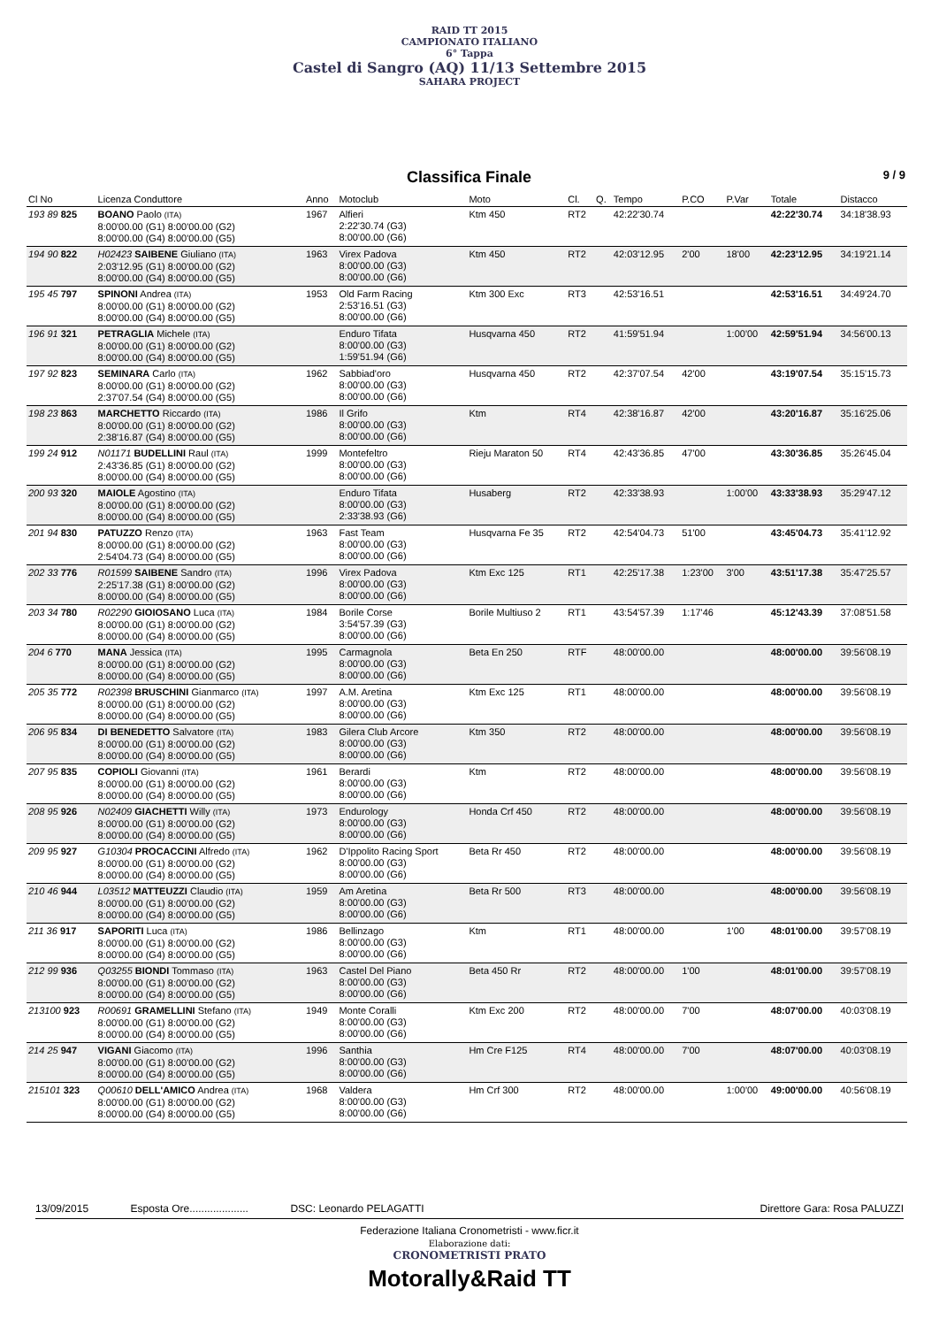RAID TT 2015
CAMPIONATO ITALIANO
6° Tappa
Castel di Sangro (AQ) 11/13 Settembre 2015
SAHARA PROJECT
Classifica Finale 9 / 9
| Cl No | Licenza Conduttore | Anno | Motoclub | Moto | Cl. | Q. | Tempo | P.CO | P.Var | Totale | Distacco |
| --- | --- | --- | --- | --- | --- | --- | --- | --- | --- | --- | --- |
| 193 89 825 | BOANO Paolo (ITA) 8:00'00.00 (G1) 8:00'00.00 (G2) 8:00'00.00 (G4) 8:00'00.00 (G5) | 1967 | Alfieri 2:22'30.74 (G3) 8:00'00.00 (G6) | Ktm 450 | RT2 | | 42:22'30.74 | | | 42:22'30.74 | 34:18'38.93 |
| 194 90 822 | H02423 SAIBENE Giuliano (ITA) 2:03'12.95 (G1) 8:00'00.00 (G2) 8:00'00.00 (G4) 8:00'00.00 (G5) | 1963 | Virex Padova 8:00'00.00 (G3) 8:00'00.00 (G6) | Ktm 450 | RT2 | | 42:03'12.95 | 2'00 | 18'00 | 42:23'12.95 | 34:19'21.14 |
| 195 45 797 | SPINONI Andrea (ITA) 8:00'00.00 (G1) 8:00'00.00 (G2) 8:00'00.00 (G4) 8:00'00.00 (G5) | 1953 | Old Farm Racing 2:53'16.51 (G3) 8:00'00.00 (G6) | Ktm 300 Exc | RT3 | | 42:53'16.51 | | | 42:53'16.51 | 34:49'24.70 |
| 196 91 321 | PETRAGLIA Michele (ITA) 8:00'00.00 (G1) 8:00'00.00 (G2) 8:00'00.00 (G4) 8:00'00.00 (G5) | | Enduro Tifata 8:00'00.00 (G3) 1:59'51.94 (G6) | Husqvarna 450 | RT2 | | 41:59'51.94 | | 1:00'00 | 42:59'51.94 | 34:56'00.13 |
| 197 92 823 | SEMINARA Carlo (ITA) 8:00'00.00 (G1) 8:00'00.00 (G2) 2:37'07.54 (G4) 8:00'00.00 (G5) | 1962 | Sabbiad'oro 8:00'00.00 (G3) 8:00'00.00 (G6) | Husqvarna 450 | RT2 | | 42:37'07.54 | 42'00 | | 43:19'07.54 | 35:15'15.73 |
| 198 23 863 | MARCHETTO Riccardo (ITA) 8:00'00.00 (G1) 8:00'00.00 (G2) 2:38'16.87 (G4) 8:00'00.00 (G5) | 1986 | Il Grifo 8:00'00.00 (G3) 8:00'00.00 (G6) | Ktm | RT4 | | 42:38'16.87 | 42'00 | | 43:20'16.87 | 35:16'25.06 |
| 199 24 912 | N01171 BUDELLINI Raul (ITA) 2:43'36.85 (G1) 8:00'00.00 (G2) 8:00'00.00 (G4) 8:00'00.00 (G5) | 1999 | Montefeltro 8:00'00.00 (G3) 8:00'00.00 (G6) | Rieju Maraton 50 | RT4 | | 42:43'36.85 | 47'00 | | 43:30'36.85 | 35:26'45.04 |
| 200 93 320 | MAIOLE Agostino (ITA) 8:00'00.00 (G1) 8:00'00.00 (G2) 8:00'00.00 (G4) 8:00'00.00 (G5) | | Enduro Tifata 8:00'00.00 (G3) 2:33'38.93 (G6) | Husaberg | RT2 | | 42:33'38.93 | | 1:00'00 | 43:33'38.93 | 35:29'47.12 |
| 201 94 830 | PATUZZO Renzo (ITA) 8:00'00.00 (G1) 8:00'00.00 (G2) 2:54'04.73 (G4) 8:00'00.00 (G5) | 1963 | Fast Team 8:00'00.00 (G3) 8:00'00.00 (G6) | Husqvarna Fe 35 | RT2 | | 42:54'04.73 | 51'00 | | 43:45'04.73 | 35:41'12.92 |
| 202 33 776 | R01599 SAIBENE Sandro (ITA) 2:25'17.38 (G1) 8:00'00.00 (G2) 8:00'00.00 (G4) 8:00'00.00 (G5) | 1996 | Virex Padova 8:00'00.00 (G3) 8:00'00.00 (G6) | Ktm Exc 125 | RT1 | | 42:25'17.38 | 1:23'00 | 3'00 | 43:51'17.38 | 35:47'25.57 |
| 203 34 780 | R02290 GIOIOSANO Luca (ITA) 8:00'00.00 (G1) 8:00'00.00 (G2) 8:00'00.00 (G4) 8:00'00.00 (G5) | 1984 | Borile Corse 3:54'57.39 (G3) 8:00'00.00 (G6) | Borile Multiuso 2 | RT1 | | 43:54'57.39 | 1:17'46 | | 45:12'43.39 | 37:08'51.58 |
| 204 6 770 | MANA Jessica (ITA) 8:00'00.00 (G1) 8:00'00.00 (G2) 8:00'00.00 (G4) 8:00'00.00 (G5) | 1995 | Carmagnola 8:00'00.00 (G3) 8:00'00.00 (G6) | Beta En 250 | RTF | | 48:00'00.00 | | | 48:00'00.00 | 39:56'08.19 |
| 205 35 772 | R02398 BRUSCHINI Gianmarco (ITA) 8:00'00.00 (G1) 8:00'00.00 (G2) 8:00'00.00 (G4) 8:00'00.00 (G5) | 1997 | A.M. Aretina 8:00'00.00 (G3) 8:00'00.00 (G6) | Ktm Exc 125 | RT1 | | 48:00'00.00 | | | 48:00'00.00 | 39:56'08.19 |
| 206 95 834 | DI BENEDETTO Salvatore (ITA) 8:00'00.00 (G1) 8:00'00.00 (G2) 8:00'00.00 (G4) 8:00'00.00 (G5) | 1983 | Gilera Club Arcore 8:00'00.00 (G3) 8:00'00.00 (G6) | Ktm 350 | RT2 | | 48:00'00.00 | | | 48:00'00.00 | 39:56'08.19 |
| 207 95 835 | COPIOLI Giovanni (ITA) 8:00'00.00 (G1) 8:00'00.00 (G2) 8:00'00.00 (G4) 8:00'00.00 (G5) | 1961 | Berardi 8:00'00.00 (G3) 8:00'00.00 (G6) | Ktm | RT2 | | 48:00'00.00 | | | 48:00'00.00 | 39:56'08.19 |
| 208 95 926 | N02409 GIACHETTI Willy (ITA) 8:00'00.00 (G1) 8:00'00.00 (G2) 8:00'00.00 (G4) 8:00'00.00 (G5) | 1973 | Endurology 8:00'00.00 (G3) 8:00'00.00 (G6) | Honda Crf 450 | RT2 | | 48:00'00.00 | | | 48:00'00.00 | 39:56'08.19 |
| 209 95 927 | G10304 PROCACCINI Alfredo (ITA) 8:00'00.00 (G1) 8:00'00.00 (G2) 8:00'00.00 (G4) 8:00'00.00 (G5) | 1962 | D'Ippolito Racing Sport 8:00'00.00 (G3) 8:00'00.00 (G6) | Beta Rr 450 | RT2 | | 48:00'00.00 | | | 48:00'00.00 | 39:56'08.19 |
| 210 46 944 | L03512 MATTEUZZI Claudio (ITA) 8:00'00.00 (G1) 8:00'00.00 (G2) 8:00'00.00 (G4) 8:00'00.00 (G5) | 1959 | Am Aretina 8:00'00.00 (G3) 8:00'00.00 (G6) | Beta Rr 500 | RT3 | | 48:00'00.00 | | | 48:00'00.00 | 39:56'08.19 |
| 211 36 917 | SAPORITI Luca (ITA) 8:00'00.00 (G1) 8:00'00.00 (G2) 8:00'00.00 (G4) 8:00'00.00 (G5) | 1986 | Bellinzago 8:00'00.00 (G3) 8:00'00.00 (G6) | Ktm | RT1 | | 48:00'00.00 | | 1'00 | 48:01'00.00 | 39:57'08.19 |
| 212 99 936 | Q03255 BIONDI Tommaso (ITA) 8:00'00.00 (G1) 8:00'00.00 (G2) 8:00'00.00 (G4) 8:00'00.00 (G5) | 1963 | Castel Del Piano 8:00'00.00 (G3) 8:00'00.00 (G6) | Beta 450 Rr | RT2 | | 48:00'00.00 | 1'00 | | 48:01'00.00 | 39:57'08.19 |
| 213100 923 | R00691 GRAMELLINI Stefano (ITA) 8:00'00.00 (G1) 8:00'00.00 (G2) 8:00'00.00 (G4) 8:00'00.00 (G5) | 1949 | Monte Coralli 8:00'00.00 (G3) 8:00'00.00 (G6) | Ktm Exc 200 | RT2 | | 48:00'00.00 | 7'00 | | 48:07'00.00 | 40:03'08.19 |
| 214 25 947 | VIGANI Giacomo (ITA) 8:00'00.00 (G1) 8:00'00.00 (G2) 8:00'00.00 (G4) 8:00'00.00 (G5) | 1996 | Santhia 8:00'00.00 (G3) 8:00'00.00 (G6) | Hm Cre F125 | RT4 | | 48:00'00.00 | 7'00 | | 48:07'00.00 | 40:03'08.19 |
| 215101 323 | Q00610 DELL'AMICO Andrea (ITA) 8:00'00.00 (G1) 8:00'00.00 (G2) 8:00'00.00 (G4) 8:00'00.00 (G5) | 1968 | Valdera 8:00'00.00 (G3) 8:00'00.00 (G6) | Hm Crf 300 | RT2 | | 48:00'00.00 | | 1:00'00 | 49:00'00.00 | 40:56'08.19 |
13/09/2015 Esposta Ore.................... DSC: Leonardo PELAGATTI Direttore Gara: Rosa PALUZZI
Federazione Italiana Cronometristi - www.ficr.it
Elaborazione dati:
CRONOMETRISTI PRATO
Motorally&Raid TT